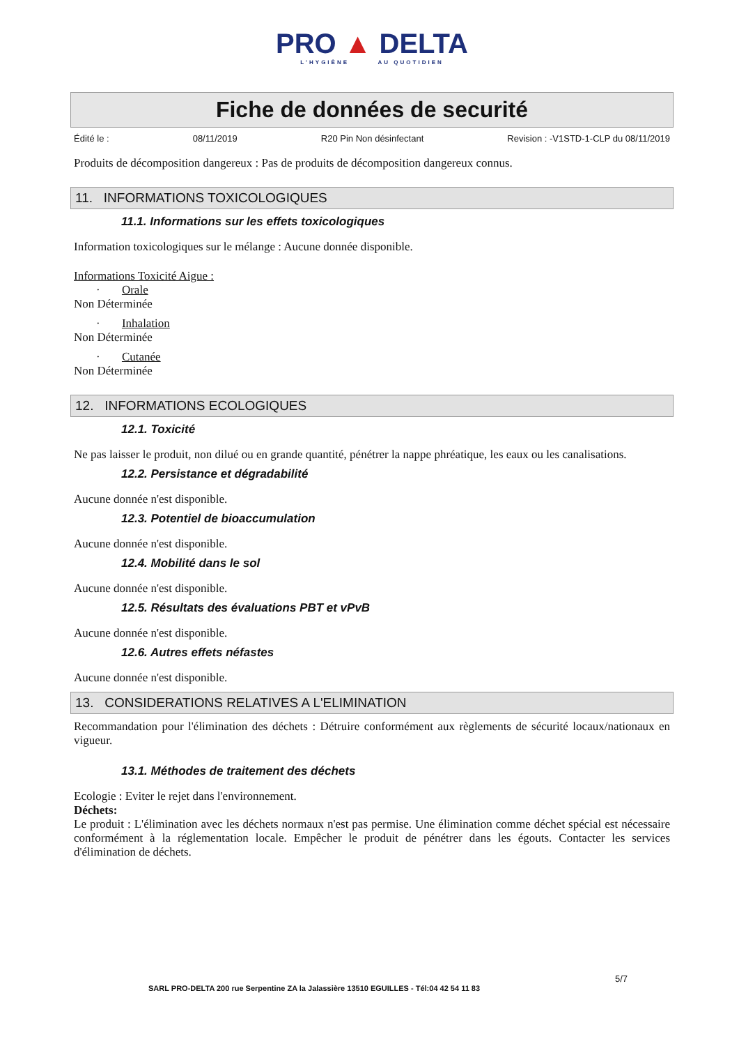PRO ▲ DELTA
L'HYGIÈNE AU QUOTIDIEN
Fiche de données de securité
Édité le : 08/11/2019 R20 Pin Non désinfectant Revision : -V1STD-1-CLP du 08/11/2019
Produits de décomposition dangereux : Pas de produits de décomposition dangereux connus.
11. INFORMATIONS TOXICOLOGIQUES
11.1. Informations sur les effets toxicologiques
Information toxicologiques sur le mélange : Aucune donnée disponible.
Informations Toxicité Aigue :
· Orale
Non Déterminée
· Inhalation
Non Déterminée
· Cutanée
Non Déterminée
12. INFORMATIONS ECOLOGIQUES
12.1. Toxicité
Ne pas laisser le produit, non dilué ou en grande quantité, pénétrer la nappe phréatique, les eaux ou les canalisations.
12.2. Persistance et dégradabilité
Aucune donnée n'est disponible.
12.3. Potentiel de bioaccumulation
Aucune donnée n'est disponible.
12.4. Mobilité dans le sol
Aucune donnée n'est disponible.
12.5. Résultats des évaluations PBT et vPvB
Aucune donnée n'est disponible.
12.6. Autres effets néfastes
Aucune donnée n'est disponible.
13. CONSIDERATIONS RELATIVES A L'ELIMINATION
Recommandation pour l'élimination des déchets : Détruire conformément aux règlements de sécurité locaux/nationaux en vigueur.
13.1. Méthodes de traitement des déchets
Ecologie : Eviter le rejet dans l'environnement.
Déchets:
Le produit : L'élimination avec les déchets normaux n'est pas permise. Une élimination comme déchet spécial est nécessaire conformément à la réglementation locale. Empêcher le produit de pénétrer dans les égouts. Contacter les services d'élimination de déchets.
5/7
SARL PRO-DELTA 200 rue Serpentine ZA la Jalassière 13510 EGUILLES - Tél:04 42 54 11 83